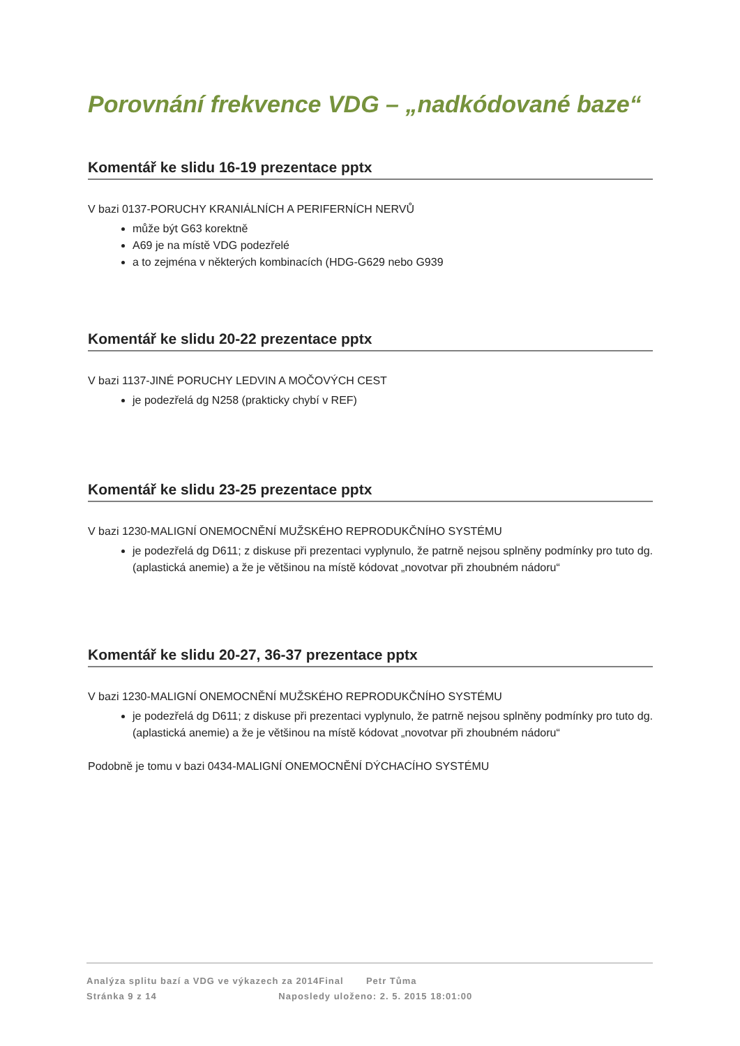Porovnání frekvence VDG – „nadkódované baze“
Komentář ke slidu 16-19 prezentace pptx
V bazi 0137-PORUCHY KRANIÁLNÍCH A PERIFERNÍCH NERVŮ
může být G63 korektně
A69 je na místě VDG podezřelé
a to zejména v některých kombinacích (HDG-G629 nebo G939
Komentář ke slidu 20-22 prezentace pptx
V bazi 1137-JINÉ PORUCHY LEDVIN A MOČOVÝCH CEST
je podezřelá dg N258 (prakticky chybí v REF)
Komentář ke slidu 23-25 prezentace pptx
V bazi 1230-MALIGNÍ ONEMOCNĚNÍ MUŽSKÉHO REPRODUKČNÍHO SYSTÉMU
je podezřelá dg D611; z diskuse při prezentaci vyplynulo, že patrně nejsou splněny podmínky pro tuto dg. (aplastická anemie) a že je většinou na místě kódovat „novotvar při zhoubném nádoru“
Komentář ke slidu 20-27, 36-37 prezentace pptx
V bazi 1230-MALIGNÍ ONEMOCNĚNÍ MUŽSKÉHO REPRODUKČNÍHO SYSTÉMU
je podezřelá dg D611; z diskuse při prezentaci vyplynulo, že patrně nejsou splněny podmínky pro tuto dg. (aplastická anemie) a že je většinou na místě kódovat „novotvar při zhoubném nádoru“
Podobně je tomu v bazi 0434-MALIGNÍ ONEMOCNĚNÍ DÝCHACÍHO SYSTÉMU
Analýza splitu bazí a VDG ve výkazech za 2014Final Petr Tůma
Stránka 9 z 14 Naposledy uloženo: 2. 5. 2015 18:01:00